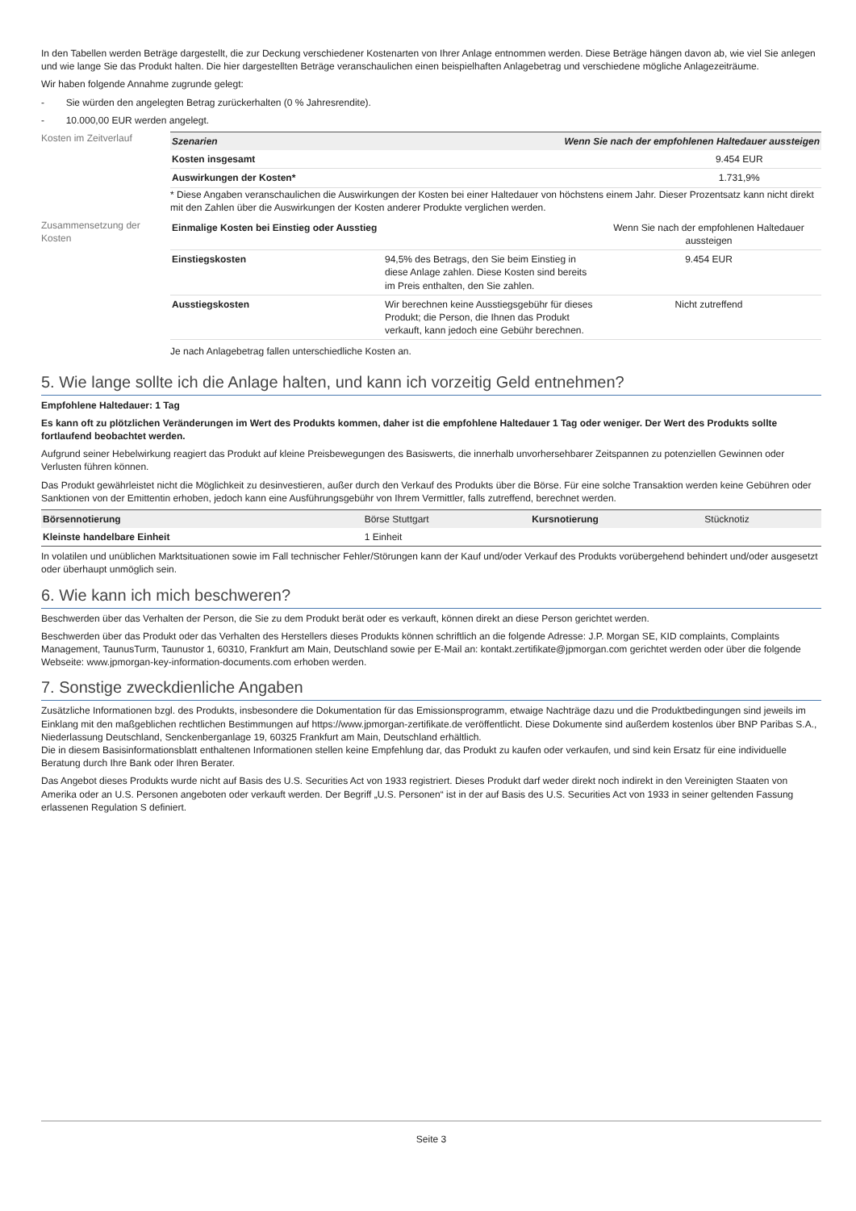In den Tabellen werden Beträge dargestellt, die zur Deckung verschiedener Kostenarten von Ihrer Anlage entnommen werden. Diese Beträge hängen davon ab, wie viel Sie anlegen und wie lange Sie das Produkt halten. Die hier dargestellten Beträge veranschaulichen einen beispielhaften Anlagebetrag und verschiedene mögliche Anlagezeiträume.
Wir haben folgende Annahme zugrunde gelegt:
- Sie würden den angelegten Betrag zurückerhalten (0 % Jahresrendite).
- 10.000,00 EUR werden angelegt.
Kosten im Zeitverlauf
| Szenarien | Wenn Sie nach der empfohlenen Haltedauer aussteigen |
| --- | --- |
| Kosten insgesamt | 9.454 EUR |
| Auswirkungen der Kosten* | 1.731,9% |
* Diese Angaben veranschaulichen die Auswirkungen der Kosten bei einer Haltedauer von höchstens einem Jahr. Dieser Prozentsatz kann nicht direkt mit den Zahlen über die Auswirkungen der Kosten anderer Produkte verglichen werden.
Zusammensetzung der Kosten
| Einmalige Kosten bei Einstieg oder Ausstieg | | Wenn Sie nach der empfohlenen Haltedauer aussteigen |
| Einstiegskosten | 94,5% des Betrags, den Sie beim Einstieg in diese Anlage zahlen. Diese Kosten sind bereits im Preis enthalten, den Sie zahlen. | 9.454 EUR |
| Ausstiegskosten | Wir berechnen keine Ausstiegsgebühr für dieses Produkt; die Person, die Ihnen das Produkt verkauft, kann jedoch eine Gebühr berechnen. | Nicht zutreffend |
Je nach Anlagebetrag fallen unterschiedliche Kosten an.
5. Wie lange sollte ich die Anlage halten, und kann ich vorzeitig Geld entnehmen?
Empfohlene Haltedauer: 1 Tag
Es kann oft zu plötzlichen Veränderungen im Wert des Produkts kommen, daher ist die empfohlene Haltedauer 1 Tag oder weniger. Der Wert des Produkts sollte fortlaufend beobachtet werden.
Aufgrund seiner Hebelwirkung reagiert das Produkt auf kleine Preisbewegungen des Basiswerts, die innerhalb unvorhersehbarer Zeitspannen zu potenziellen Gewinnen oder Verlusten führen können.
Das Produkt gewährleistet nicht die Möglichkeit zu desinvestieren, außer durch den Verkauf des Produkts über die Börse. Für eine solche Transaktion werden keine Gebühren oder Sanktionen von der Emittentin erhoben, jedoch kann eine Ausführungsgebühr von Ihrem Vermittler, falls zutreffend, berechnet werden.
| Börsennotierung | Börse Stuttgart | Kursnotierung | Stücknotiz |
| Kleinste handelbare Einheit | 1 Einheit | | |
In volatilen und unüblichen Marktsituationen sowie im Fall technischer Fehler/Störungen kann der Kauf und/oder Verkauf des Produkts vorübergehend behindert und/oder ausgesetzt oder überhaupt unmöglich sein.
6. Wie kann ich mich beschweren?
Beschwerden über das Verhalten der Person, die Sie zu dem Produkt berät oder es verkauft, können direkt an diese Person gerichtet werden.
Beschwerden über das Produkt oder das Verhalten des Herstellers dieses Produkts können schriftlich an die folgende Adresse: J.P. Morgan SE, KID complaints, Complaints Management, TaunusTurm, Taunustor 1, 60310, Frankfurt am Main, Deutschland sowie per E-Mail an: kontakt.zertifikate@jpmorgan.com gerichtet werden oder über die folgende Webseite: www.jpmorgan-key-information-documents.com erhoben werden.
7. Sonstige zweckdienliche Angaben
Zusätzliche Informationen bzgl. des Produkts, insbesondere die Dokumentation für das Emissionsprogramm, etwaige Nachträge dazu und die Produktbedingungen sind jeweils im Einklang mit den maßgeblichen rechtlichen Bestimmungen auf https://www.jpmorgan-zertifikate.de veröffentlicht. Diese Dokumente sind außerdem kostenlos über BNP Paribas S.A., Niederlassung Deutschland, Senckenberganlage 19, 60325 Frankfurt am Main, Deutschland erhältlich.
Die in diesem Basisinformationsblatt enthaltenen Informationen stellen keine Empfehlung dar, das Produkt zu kaufen oder verkaufen, und sind kein Ersatz für eine individuelle Beratung durch Ihre Bank oder Ihren Berater.
Das Angebot dieses Produkts wurde nicht auf Basis des U.S. Securities Act von 1933 registriert. Dieses Produkt darf weder direkt noch indirekt in den Vereinigten Staaten von Amerika oder an U.S. Personen angeboten oder verkauft werden. Der Begriff „U.S. Personen“ ist in der auf Basis des U.S. Securities Act von 1933 in seiner geltenden Fassung erlassenen Regulation S definiert.
Seite 3